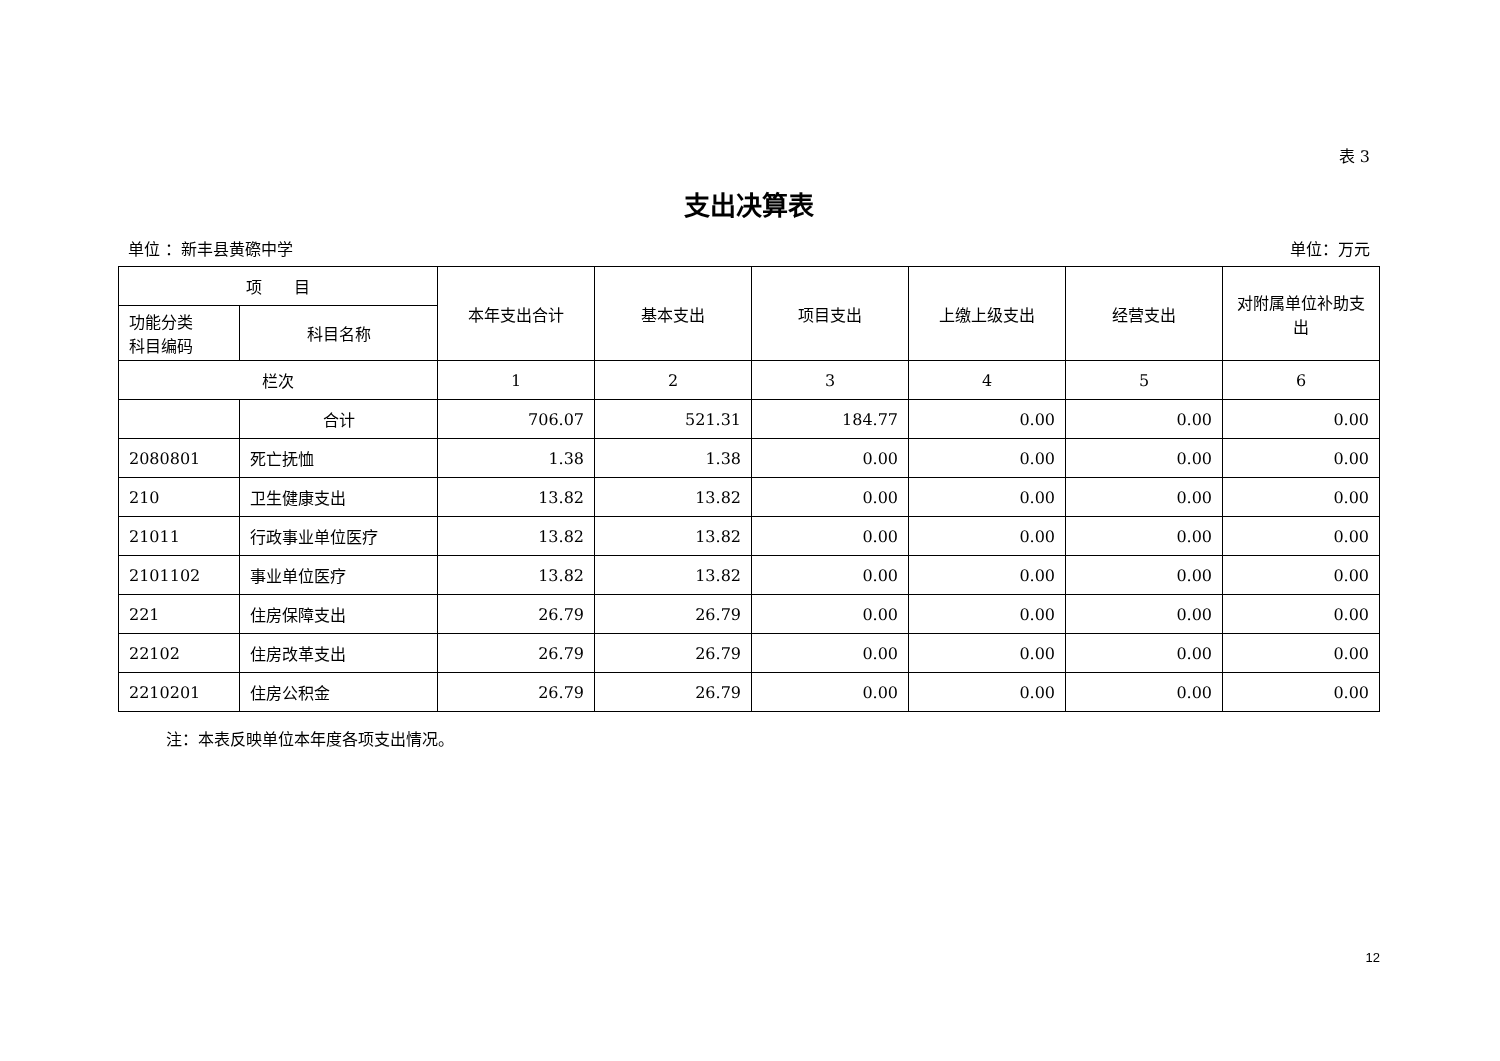表 3
支出决算表
单位 ：新丰县黄磜中学 单位：万元
| 项 目 | | 本年支出合计 | 基本支出 | 项目支出 | 上缴上级支出 | 经营支出 | 对附属单位补助支出 |
| --- | --- | --- | --- | --- | --- | --- | --- |
| 功能分类 科目编码 | 科目名称 | | | | | | |
| 栏次 | | 1 | 2 | 3 | 4 | 5 | 6 |
| | 合计 | 706.07 | 521.31 | 184.77 | 0.00 | 0.00 | 0.00 |
| 2080801 | 死亡抚恤 | 1.38 | 1.38 | 0.00 | 0.00 | 0.00 | 0.00 |
| 210 | 卫生健康支出 | 13.82 | 13.82 | 0.00 | 0.00 | 0.00 | 0.00 |
| 21011 | 行政事业单位医疗 | 13.82 | 13.82 | 0.00 | 0.00 | 0.00 | 0.00 |
| 2101102 | 事业单位医疗 | 13.82 | 13.82 | 0.00 | 0.00 | 0.00 | 0.00 |
| 221 | 住房保障支出 | 26.79 | 26.79 | 0.00 | 0.00 | 0.00 | 0.00 |
| 22102 | 住房改革支出 | 26.79 | 26.79 | 0.00 | 0.00 | 0.00 | 0.00 |
| 2210201 | 住房公积金 | 26.79 | 26.79 | 0.00 | 0.00 | 0.00 | 0.00 |
注：本表反映单位本年度各项支出情况。
12